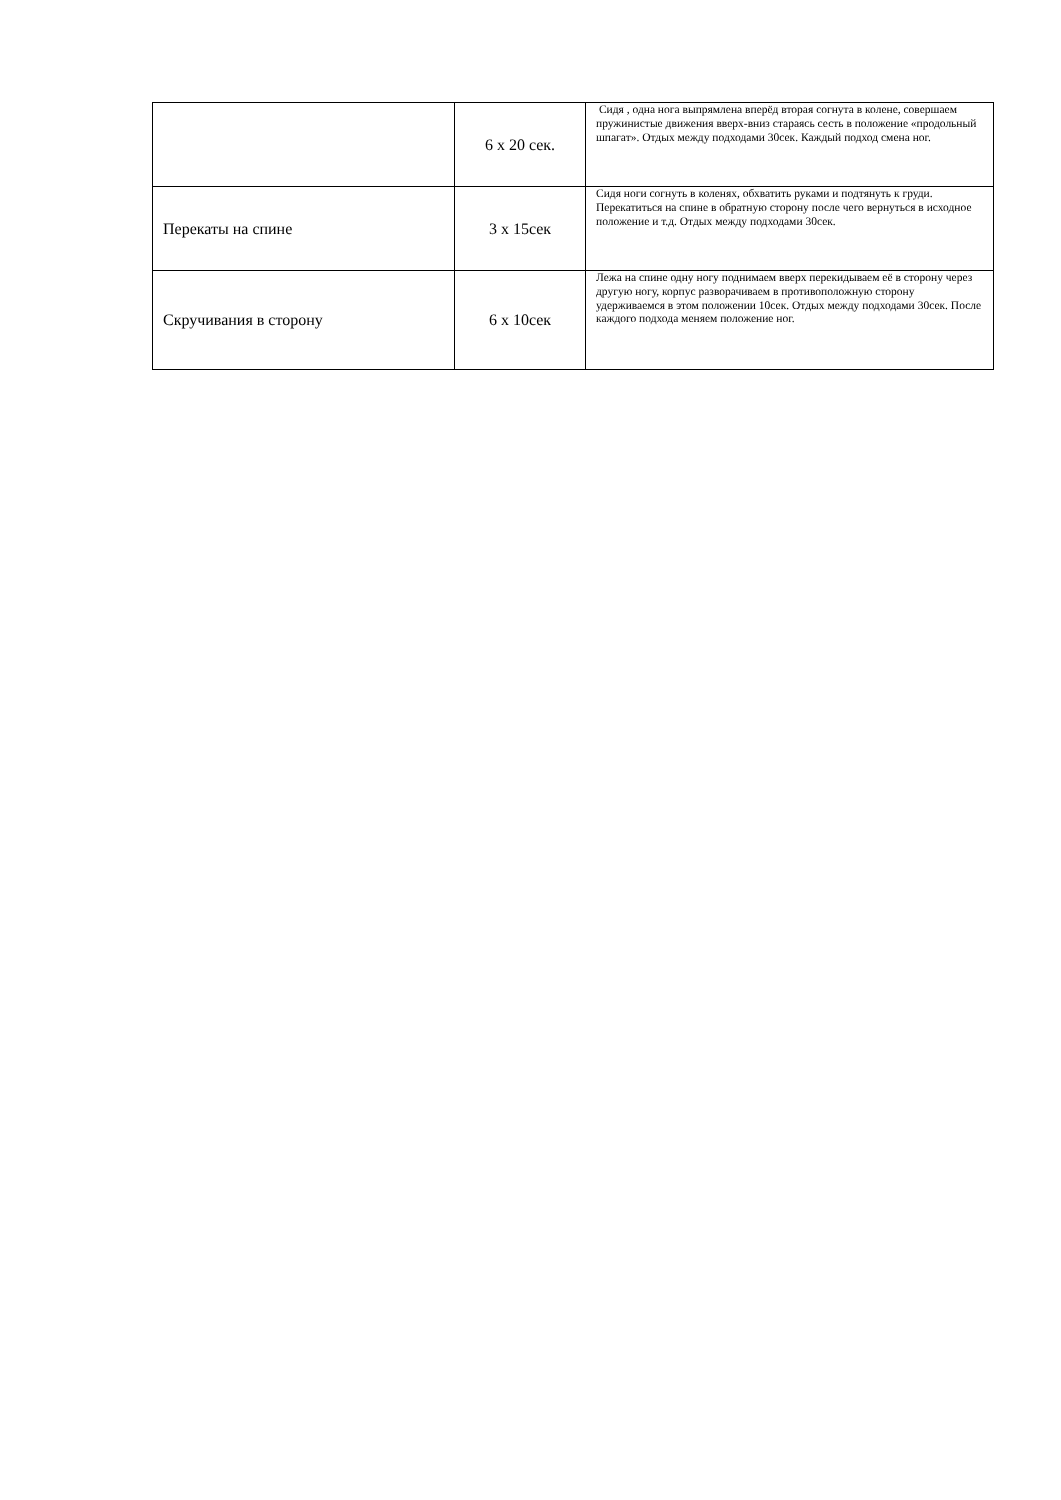| | 6 х 20 сек. | Сидя , одна нога выпрямлена вперёд вторая согнута в колене, совершаем пружинистые движения вверх-вниз стараясь сесть в положение «продольный шпагат». Отдых между подходами 30сек. Каждый подход смена ног. |
| Перекаты на спине | 3 х 15сек | Сидя ноги согнуть в коленях, обхватить руками и подтянуть к груди. Перекатиться на спине в обратную сторону после чего вернуться в исходное положение и т.д. Отдых между подходами 30сек. |
| Скручивания в сторону | 6 х 10сек | Лежа на спине одну ногу поднимаем вверх перекидываем её в сторону через другую ногу, корпус разворачиваем в противоположную сторону удерживаемся в этом положении 10сек. Отдых между подходами 30сек. После каждого подхода меняем положение ног. |